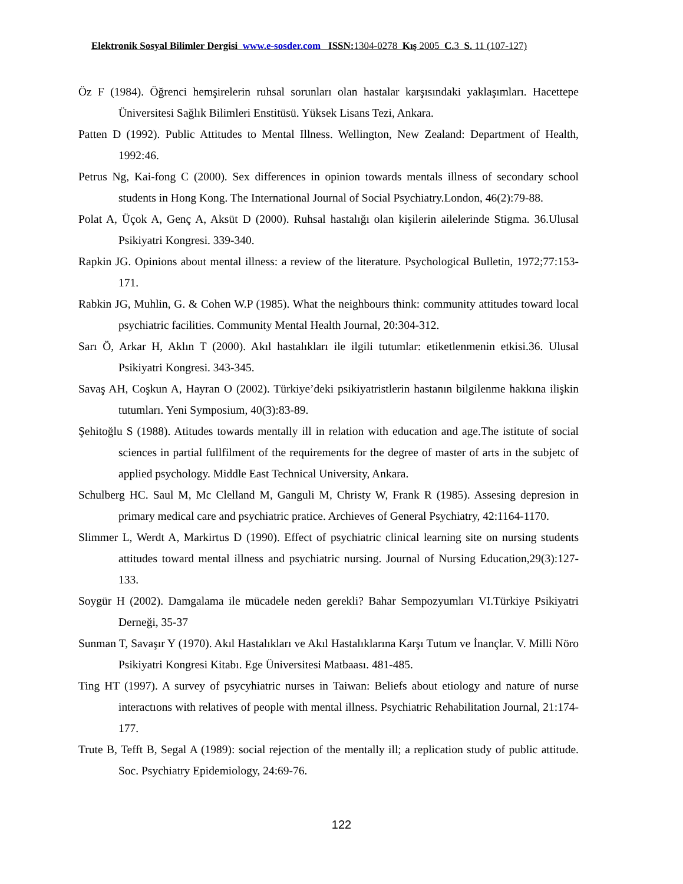Elektronik Sosyal Bilimler Dergisi www.e-sosder.com ISSN: 1304-0278 Kış 2005 C. 3 S. 11 (107-127)
Öz F (1984). Öğrenci hemşirelerin ruhsal sorunları olan hastalar karşısındaki yaklaşımları. Hacettepe Üniversitesi Sağlık Bilimleri Enstitüsü. Yüksek Lisans Tezi, Ankara.
Patten D (1992). Public Attitudes to Mental Illness. Wellington, New Zealand: Department of Health, 1992:46.
Petrus Ng, Kai-fong C (2000). Sex differences in opinion towards mentals illness of secondary school students in Hong Kong. The International Journal of Social Psychiatry.London, 46(2):79-88.
Polat A, Üçok A, Genç A, Aksüt D (2000). Ruhsal hastalığı olan kişilerin ailelerinde Stigma. 36.Ulusal Psikiyatri Kongresi. 339-340.
Rapkin JG. Opinions about mental illness: a review of the literature. Psychological Bulletin, 1972;77:153-171.
Rabkin JG, Muhlin, G. & Cohen W.P (1985). What the neighbours think: community attitudes toward local psychiatric facilities. Community Mental Health Journal, 20:304-312.
Sarı Ö, Arkar H, Aklın T (2000). Akıl hastalıkları ile ilgili tutumlar: etiketlenmenin etkisi.36. Ulusal Psikiyatri Kongresi. 343-345.
Savaş AH, Coşkun A, Hayran O (2002). Türkiye’deki psikiyatristlerin hastanın bilgilenme hakkına ilişkin tutumları. Yeni Symposium, 40(3):83-89.
Şehitoğlu S (1988). Atitudes towards mentally ill in relation with education and age.The istitute of social sciences in partial fullfilment of the requirements for the degree of master of arts in the subjetc of applied psychology. Middle East Technical University, Ankara.
Schulberg HC. Saul M, Mc Clelland M, Ganguli M, Christy W, Frank R (1985). Assesing depresion in primary medical care and psychiatric pratice. Archieves of General Psychiatry, 42:1164-1170.
Slimmer L, Werdt A, Markirtus D (1990). Effect of psychiatric clinical learning site on nursing students attitudes toward mental illness and psychiatric nursing. Journal of Nursing Education,29(3):127-133.
Soygür H (2002). Damgalama ile mücadele neden gerekli? Bahar Sempozyumları VI.Türkiye Psikiyatri Derneği, 35-37
Sunman T, Savaşır Y (1970). Akıl Hastalıkları ve Akıl Hastalıklarına Karşı Tutum ve İnançlar. V. Milli Nöro Psikiyatri Kongresi Kitabı. Ege Üniversitesi Matbaası. 481-485.
Ting HT (1997). A survey of psycyhiatric nurses in Taiwan: Beliefs about etiology and nature of nurse interactıons with relatives of people with mental illness. Psychiatric Rehabilitation Journal, 21:174-177.
Trute B, Tefft B, Segal A (1989): social rejection of the mentally ill; a replication study of public attitude. Soc. Psychiatry Epidemiology, 24:69-76.
122